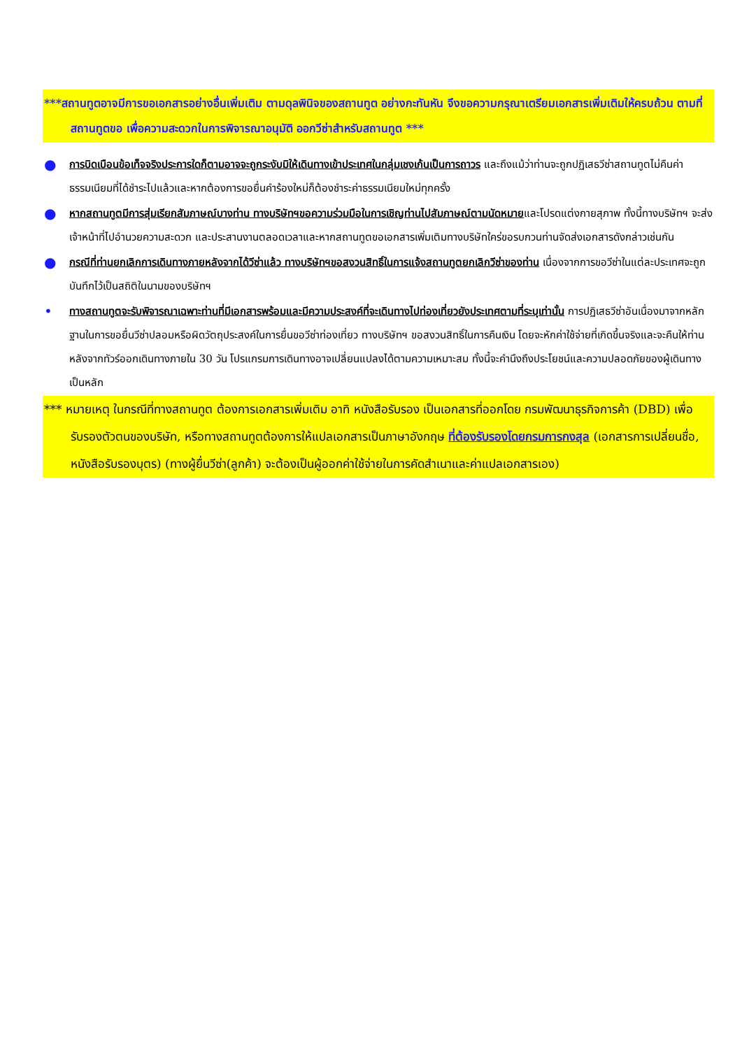***สถานทูตอาจมีการขอเอกสารอย่างอื่นเพิ่มเติม ตามดุลพินิจของสถานทูต อย่างกะทันหัน จึงขอความกรุณาเตรียมเอกสารเพิ่มเติมให้ครบถ้วน ตามที่สถานทูตขอ เพื่อความสะดวกในการพิจารณาอนุมัติ ออกวีซ่าสำหรับสถานทูต ***
● การบิดเบือนข้อเท็จจริงประการใดก็ตามอาจจะถูกระงับมิให้เดินทางเข้าประเทศในกลุ่มเชงเก้นเป็นการถาวร และถึงแม้ว่าท่านจะถูกปฏิเสธวีซ่าสถานทูตไม่คืนค่าธรรมเนียมที่ได้ชำระไปแล้วและหากต้องการขอยื่นคำร้องใหม่ก็ต้องชำระค่าธรรมเนียมใหม่ทุกครั้ง
● หากสถานทูตมีการสุ่มเรียกสัมภาษณ์บางท่าน ทางบริษัทฯขอความร่วมมือในการเชิญท่านไปสัมภาษณ์ตามนัดหมายและโปรดแต่งกายสุภาพ ทั้งนี้ทางบริษัทฯ จะส่งเจ้าหน้าที่ไปอำนวยความสะดวก และประสานงานตลอดเวลาและหากสถานทูตขอเอกสารเพิ่มเติมทางบริษัทใคร่ขอรบกวนท่านจัดส่งเอกสารดังกล่าวเช่นกัน
● กรณีที่ท่านยกเลิกการเดินทางภายหลังจากได้วีซ่าแล้ว ทางบริษัทฯขอสงวนสิทธิ์ในการแจ้งสถานทูตยกเลิกวีซ่าของท่าน เนื่องจากการขอวีซ่าในแต่ละประเทศจะถูกบันทึกไว้เป็นสถิติในนามของบริษัทฯ
• ทางสถานทูตจะรับพิจารณาเฉพาะท่านที่มีเอกสารพร้อมและมีความประสงค์ที่จะเดินทางไปท่องเที่ยวยังประเทศตามที่ระบุเท่านั้น การปฏิเสธวีซ่าอันเนื่องมาจากหลักฐานในการขอยื่นวีซ่าปลอมหรือผิดวัตถุประสงค์ในการยื่นขอวีซ่าท่องเที่ยว ทางบริษัทฯ ขอสงวนสิทธิ์ในการคืนเงิน โดยจะหักค่าใช้จ่ายที่เกิดขึ้นจริงและจะคืนให้ท่านหลังจากทัวร์ออกเดินทางภายใน 30 วัน โปรแกรมการเดินทางอาจเปลี่ยนแปลงได้ตามความเหมาะสม ทั้งนี้จะคำนึงถึงประโยชน์และความปลอดภัยของผู้เดินทางเป็นหลัก
*** หมายเหตุ ในกรณีที่ทางสถานทูต ต้องการเอกสารเพิ่มเติม อาทิ หนังสือรับรอง เป็นเอกสารที่ออกโดย กรมพัฒนาธุรกิจการค้า (DBD) เพื่อรับรองตัวตนของบริษัท, หรือทางสถานทูตต้องการให้แปลเอกสารเป็นภาษาอังกฤษ ที่ต้องรับรองโดยกรมการกงสุล (เอกสารการเปลี่ยนชื่อ, หนังสือรับรองบุตร) (ทางผู้ยื่นวีซ่า(ลูกค้า) จะต้องเป็นผู้ออกค่าใช้จ่ายในการคัดสำเนาและค่าแปลเอกสารเอง)